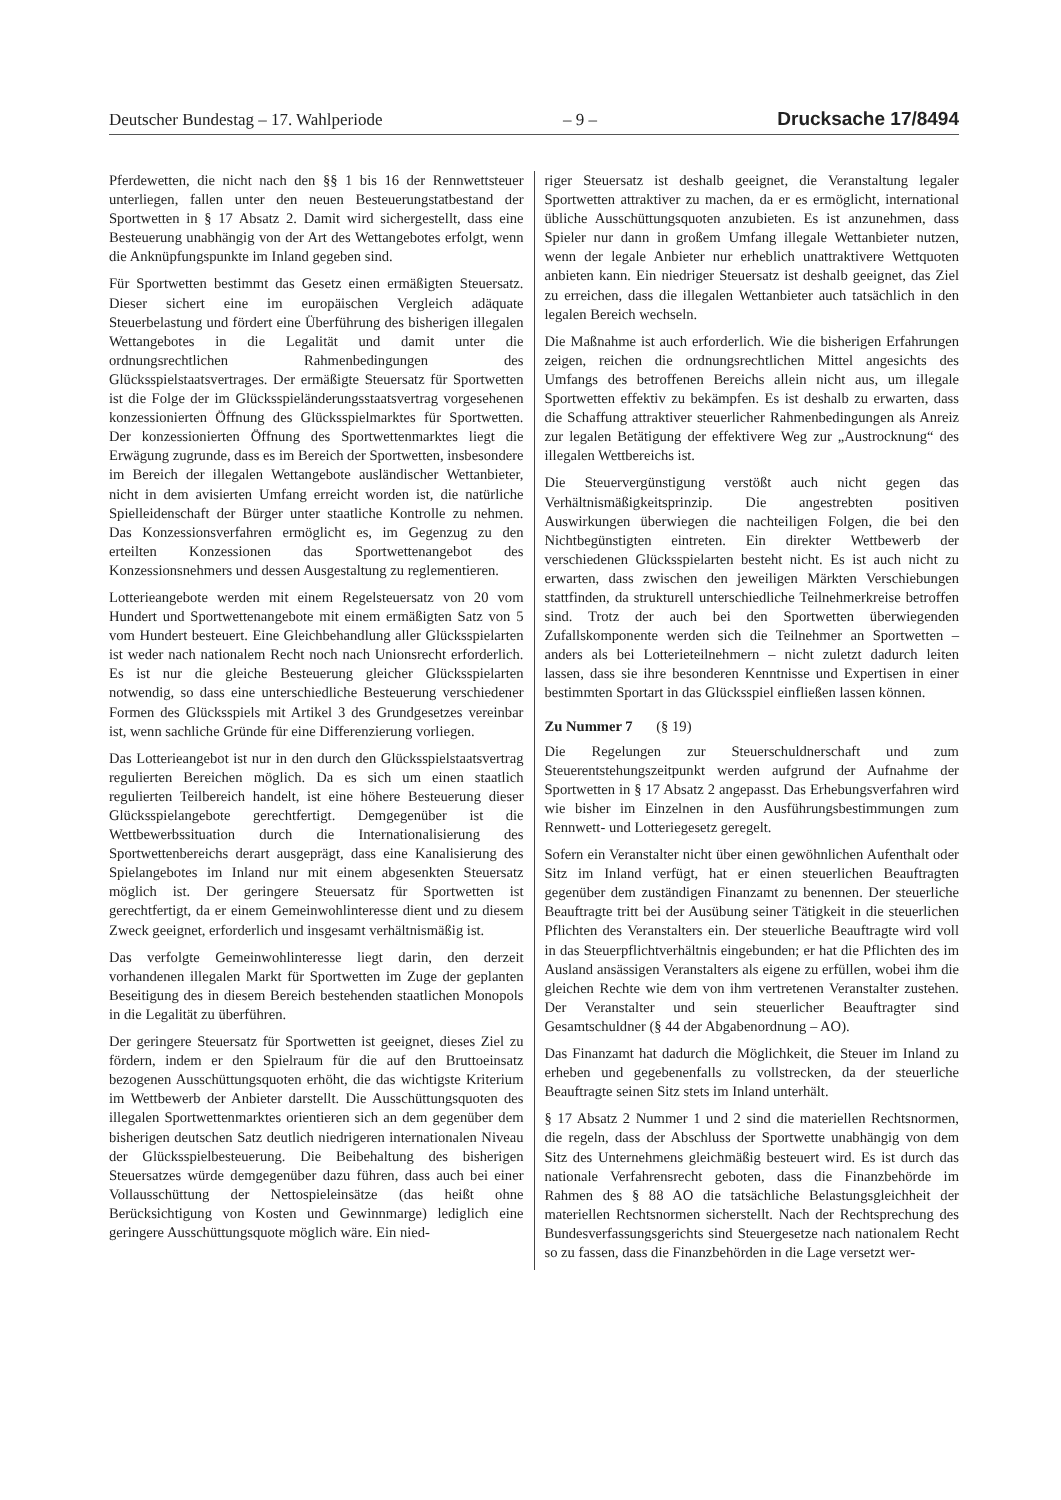Deutscher Bundestag – 17. Wahlperiode – 9 – Drucksache 17/8494
Pferdewetten, die nicht nach den §§ 1 bis 16 der Rennwettsteuer unterliegen, fallen unter den neuen Besteuerungstatbestand der Sportwetten in § 17 Absatz 2. Damit wird sichergestellt, dass eine Besteuerung unabhängig von der Art des Wettangebotes erfolgt, wenn die Anknüpfungspunkte im Inland gegeben sind.
Für Sportwetten bestimmt das Gesetz einen ermäßigten Steuersatz. Dieser sichert eine im europäischen Vergleich adäquate Steuerbelastung und fördert eine Überführung des bisherigen illegalen Wettangebotes in die Legalität und damit unter die ordnungsrechtlichen Rahmenbedingungen des Glücksspielstaatsvertrages. Der ermäßigte Steuersatz für Sportwetten ist die Folge der im Glücksspieländerungsstaatsvertrag vorgesehenen konzessionierten Öffnung des Glücksspielmarktes für Sportwetten. Der konzessionierten Öffnung des Sportwettenmarktes liegt die Erwägung zugrunde, dass es im Bereich der Sportwetten, insbesondere im Bereich der illegalen Wettangebote ausländischer Wettanbieter, nicht in dem avisierten Umfang erreicht worden ist, die natürliche Spielleidenschaft der Bürger unter staatliche Kontrolle zu nehmen. Das Konzessionsverfahren ermöglicht es, im Gegenzug zu den erteilten Konzessionen das Sportwettenangebot des Konzessionsnehmers und dessen Ausgestaltung zu reglementieren.
Lotterieangebote werden mit einem Regelsteuersatz von 20 vom Hundert und Sportwettenangebote mit einem ermäßigten Satz von 5 vom Hundert besteuert. Eine Gleichbehandlung aller Glücksspielarten ist weder nach nationalem Recht noch nach Unionsrecht erforderlich. Es ist nur die gleiche Besteuerung gleicher Glücksspielarten notwendig, so dass eine unterschiedliche Besteuerung verschiedener Formen des Glücksspiels mit Artikel 3 des Grundgesetzes vereinbar ist, wenn sachliche Gründe für eine Differenzierung vorliegen.
Das Lotterieangebot ist nur in den durch den Glücksspielstaatsvertrag regulierten Bereichen möglich. Da es sich um einen staatlich regulierten Teilbereich handelt, ist eine höhere Besteuerung dieser Glücksspielangebote gerechtfertigt. Demgegenüber ist die Wettbewerbssituation durch die Internationalisierung des Sportwettenbereichs derart ausgeprägt, dass eine Kanalisierung des Spielangebotes im Inland nur mit einem abgesenkten Steuersatz möglich ist. Der geringere Steuersatz für Sportwetten ist gerechtfertigt, da er einem Gemeinwohlinteresse dient und zu diesem Zweck geeignet, erforderlich und insgesamt verhältnismäßig ist.
Das verfolgte Gemeinwohlinteresse liegt darin, den derzeit vorhandenen illegalen Markt für Sportwetten im Zuge der geplanten Beseitigung des in diesem Bereich bestehenden staatlichen Monopols in die Legalität zu überführen.
Der geringere Steuersatz für Sportwetten ist geeignet, dieses Ziel zu fördern, indem er den Spielraum für die auf den Bruttoeinsatz bezogenen Ausschüttungsquoten erhöht, die das wichtigste Kriterium im Wettbewerb der Anbieter darstellt. Die Ausschüttungsquoten des illegalen Sportwettenmarktes orientieren sich an dem gegenüber dem bisherigen deutschen Satz deutlich niedrigeren internationalen Niveau der Glücksspielbesteuerung. Die Beibehaltung des bisherigen Steuersatzes würde demgegenüber dazu führen, dass auch bei einer Vollausschüttung der Nettospieleinsätze (das heißt ohne Berücksichtigung von Kosten und Gewinnmarge) lediglich eine geringere Ausschüttungsquote möglich wäre. Ein nied-
riger Steuersatz ist deshalb geeignet, die Veranstaltung legaler Sportwetten attraktiver zu machen, da er es ermöglicht, international übliche Ausschüttungsquoten anzubieten. Es ist anzunehmen, dass Spieler nur dann in großem Umfang illegale Wettanbieter nutzen, wenn der legale Anbieter nur erheblich unattraktivere Wettquoten anbieten kann. Ein niedriger Steuersatz ist deshalb geeignet, das Ziel zu erreichen, dass die illegalen Wettanbieter auch tatsächlich in den legalen Bereich wechseln.
Die Maßnahme ist auch erforderlich. Wie die bisherigen Erfahrungen zeigen, reichen die ordnungsrechtlichen Mittel angesichts des Umfangs des betroffenen Bereichs allein nicht aus, um illegale Sportwetten effektiv zu bekämpfen. Es ist deshalb zu erwarten, dass die Schaffung attraktiver steuerlicher Rahmenbedingungen als Anreiz zur legalen Betätigung der effektivere Weg zur „Austrocknung“ des illegalen Wettbereichs ist.
Die Steuervergünstigung verstößt auch nicht gegen das Verhältnismäßigkeitsprinzip. Die angestrebten positiven Auswirkungen überwiegen die nachteiligen Folgen, die bei den Nichtbegünstigten eintreten. Ein direkter Wettbewerb der verschiedenen Glücksspielarten besteht nicht. Es ist auch nicht zu erwarten, dass zwischen den jeweiligen Märkten Verschiebungen stattfinden, da strukturell unterschiedliche Teilnehmerkreise betroffen sind. Trotz der auch bei den Sportwetten überwiegenden Zufallskomponente werden sich die Teilnehmer an Sportwetten – anders als bei Lotterieteilnehmern – nicht zuletzt dadurch leiten lassen, dass sie ihre besonderen Kenntnisse und Expertisen in einer bestimmten Sportart in das Glücksspiel einfließen lassen können.
Zu Nummer 7 (§ 19)
Die Regelungen zur Steuerschuldnerschaft und zum Steuerentstehungszeitpunkt werden aufgrund der Aufnahme der Sportwetten in § 17 Absatz 2 angepasst. Das Erhebungsverfahren wird wie bisher im Einzelnen in den Ausführungsbestimmungen zum Rennwett- und Lotteriegesetz geregelt.
Sofern ein Veranstalter nicht über einen gewöhnlichen Aufenthalt oder Sitz im Inland verfügt, hat er einen steuerlichen Beauftragten gegenüber dem zuständigen Finanzamt zu benennen. Der steuerliche Beauftragte tritt bei der Ausübung seiner Tätigkeit in die steuerlichen Pflichten des Veranstalters ein. Der steuerliche Beauftragte wird voll in das Steuerpflichtverhältnis eingebunden; er hat die Pflichten des im Ausland ansässigen Veranstalters als eigene zu erfüllen, wobei ihm die gleichen Rechte wie dem von ihm vertretenen Veranstalter zustehen. Der Veranstalter und sein steuerlicher Beauftragter sind Gesamtschuldner (§ 44 der Abgabenordnung – AO).
Das Finanzamt hat dadurch die Möglichkeit, die Steuer im Inland zu erheben und gegebenenfalls zu vollstrecken, da der steuerliche Beauftragte seinen Sitz stets im Inland unterhält.
§ 17 Absatz 2 Nummer 1 und 2 sind die materiellen Rechtsnormen, die regeln, dass der Abschluss der Sportwette unabhängig von dem Sitz des Unternehmens gleichmäßig besteuert wird. Es ist durch das nationale Verfahrensrecht geboten, dass die Finanzbehörde im Rahmen des § 88 AO die tatsächliche Belastungsgleichheit der materiellen Rechtsnormen sicherstellt. Nach der Rechtsprechung des Bundesverfassungsgerichts sind Steuergesetze nach nationalem Recht so zu fassen, dass die Finanzbehörden in die Lage versetzt wer-